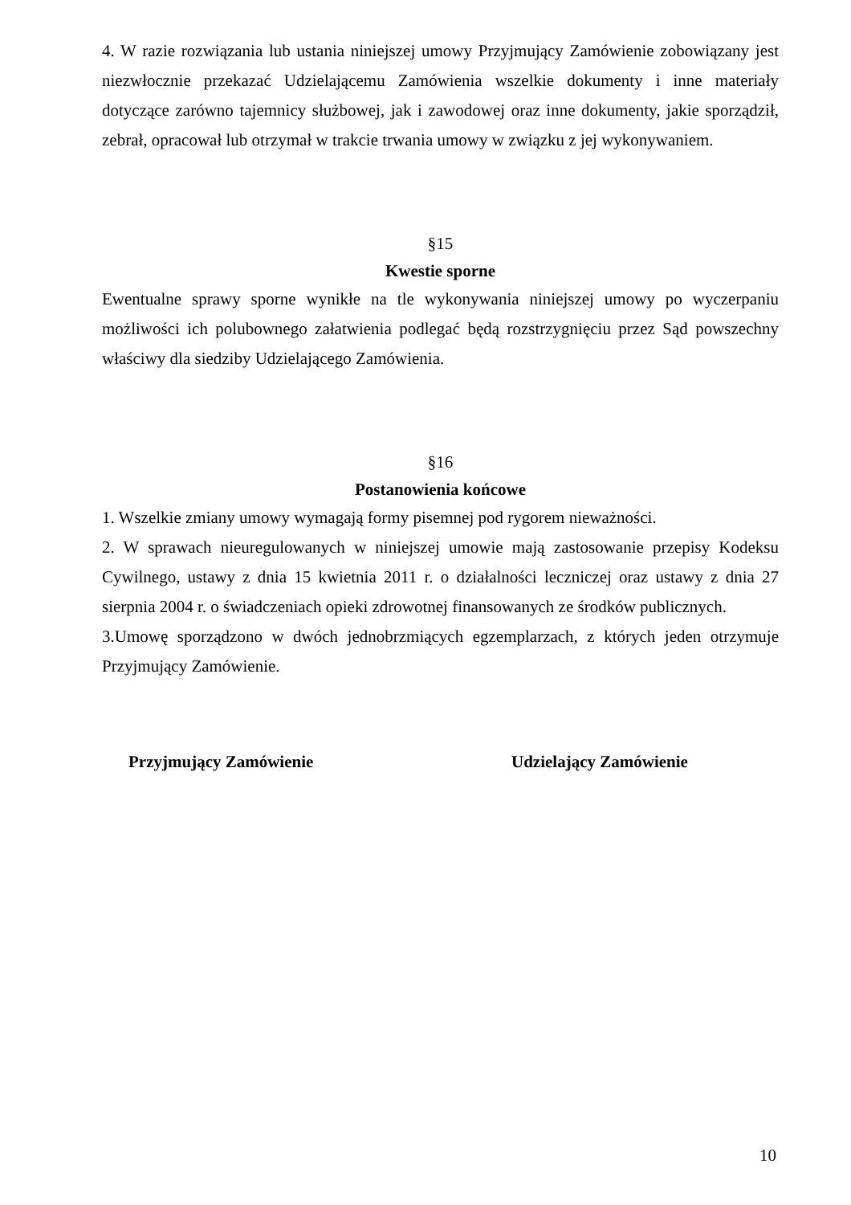4. W razie rozwiązania lub ustania niniejszej umowy Przyjmujący Zamówienie zobowiązany jest niezwłocznie przekazać Udzielającemu Zamówienia wszelkie dokumenty i inne materiały dotyczące zarówno tajemnicy służbowej, jak i zawodowej oraz inne dokumenty, jakie sporządził, zebrał, opracował lub otrzymał w trakcie trwania umowy w związku z jej wykonywaniem.
§15
Kwestie sporne
Ewentualne sprawy sporne wynikłe na tle wykonywania niniejszej umowy po wyczerpaniu możliwości ich polubownego załatwienia podlegać będą rozstrzygnięciu przez Sąd powszechny właściwy dla siedziby Udzielającego Zamówienia.
§16
Postanowienia końcowe
1. Wszelkie zmiany umowy wymagają formy pisemnej pod rygorem nieważności.
2. W sprawach nieuregulowanych w niniejszej umowie mają zastosowanie przepisy Kodeksu Cywilnego, ustawy z dnia 15 kwietnia 2011 r. o działalności leczniczej oraz ustawy z dnia 27 sierpnia 2004 r. o świadczeniach opieki zdrowotnej finansowanych ze środków publicznych.
3.Umowę sporządzono w dwóch jednobrzmiących egzemplarzach, z których jeden otrzymuje Przyjmujący Zamówienie.
Przyjmujący Zamówienie Udzielający Zamówienie
10